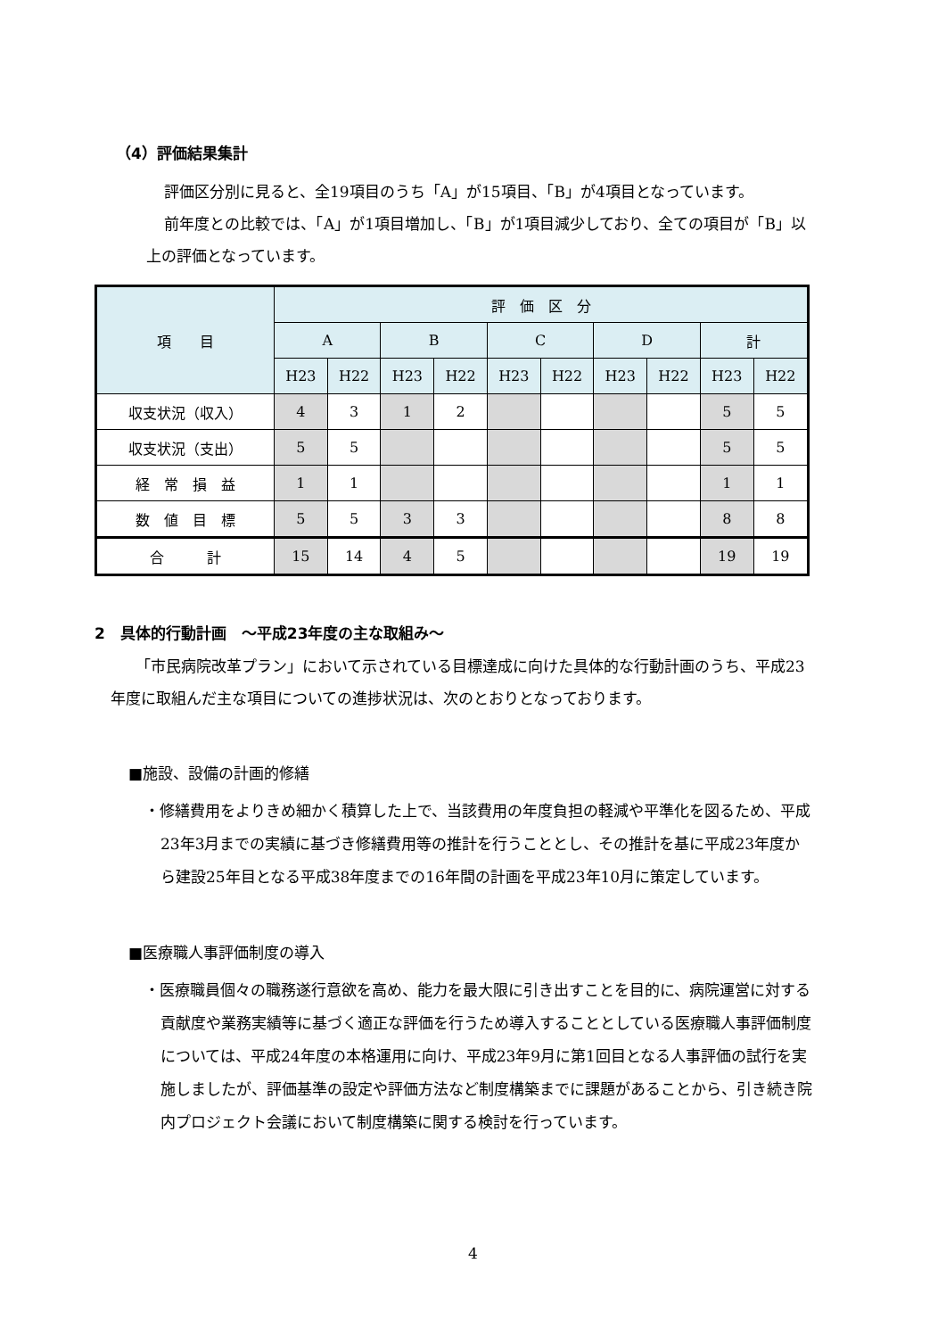（4）評価結果集計
評価区分別に見ると、全19項目のうち「A」が15項目、「B」が4項目となっています。
前年度との比較では、「A」が1項目増加し、「B」が1項目減少しており、全ての項目が「B」以上の評価となっています。
| 項 目 | 評 価 区 分 | | | | | | | | | |
| --- | --- | --- | --- | --- | --- | --- | --- | --- | --- | --- |
| | A | | B | | C | | D | | 計 | |
| | H23 | H22 | H23 | H22 | H23 | H22 | H23 | H22 | H23 | H22 |
| 収支状況（収入） | 4 | 3 | 1 | 2 | | | | | 5 | 5 |
| 収支状況（支出） | 5 | 5 | | | | | | | 5 | 5 |
| 経 常 損 益 | 1 | 1 | | | | | | | 1 | 1 |
| 数 値 目 標 | 5 | 5 | 3 | 3 | | | | | 8 | 8 |
| 合 計 | 15 | 14 | 4 | 5 | | | | | 19 | 19 |
2　具体的行動計画　～平成23年度の主な取組み～
「市民病院改革プラン」において示されている目標達成に向けた具体的な行動計画のうち、平成23年度に取組んだ主な項目についての進捗状況は、次のとおりとなっております。
■施設、設備の計画的修繕
・修繕費用をよりきめ細かく積算した上で、当該費用の年度負担の軽減や平準化を図るため、平成23年3月までの実績に基づき修繕費用等の推計を行うこととし、その推計を基に平成23年度から建設25年目となる平成38年度までの16年間の計画を平成23年10月に策定しています。
■医療職人事評価制度の導入
・医療職員個々の職務遂行意欲を高め、能力を最大限に引き出すことを目的に、病院運営に対する貢献度や業務実績等に基づく適正な評価を行うため導入することとしている医療職人事評価制度については、平成24年度の本格運用に向け、平成23年9月に第1回目となる人事評価の試行を実施しましたが、評価基準の設定や評価方法など制度構築までに課題があることから、引き続き院内プロジェクト会議において制度構築に関する検討を行っています。
4